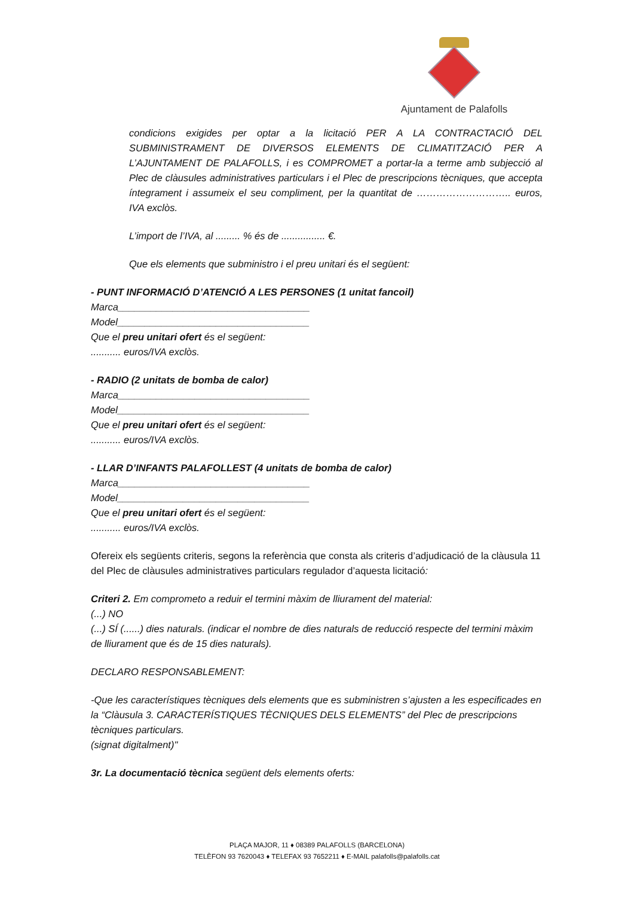Ajuntament de Palafolls
condicions exigides per optar a la licitació PER A LA CONTRACTACIÓ DEL SUBMINISTRAMENT DE DIVERSOS ELEMENTS DE CLIMATITZACIÓ PER A L’AJUNTAMENT DE PALAFOLLS, i es COMPROMET a portar-la a terme amb subjecció al Plec de clàusules administratives particulars i el Plec de prescripcions tècniques, que accepta íntegrament i assumeix el seu compliment, per la quantitat de ……………………….. euros, IVA exclòs.
L’import de l’IVA, al ......... % és de ................ €.
Que els elements que subministro i el preu unitari és el següent:
- PUNT INFORMACIÓ D’ATENCIÓ A LES PERSONES (1 unitat fancoil)
Marca___________________________________
Model___________________________________
Que el preu unitari ofert és el següent:
........... euros/IVA exclòs.
- RADIO (2 unitats de bomba de calor)
Marca___________________________________
Model___________________________________
Que el preu unitari ofert és el següent:
........... euros/IVA exclòs.
- LLAR D’INFANTS PALAFOLLEST (4 unitats de bomba de calor)
Marca___________________________________
Model___________________________________
Que el preu unitari ofert és el següent:
........... euros/IVA exclòs.
Ofereix els següents criteris, segons la referència que consta als criteris d’adjudicació de la clàusula 11 del Plec de clàusules administratives particulars regulador d’aquesta licitació:
Criteri 2. Em comprometo a reduir el termini màxim de lliurament del material:
(...) NO
(...) SÍ (......) dies naturals. (indicar el nombre de dies naturals de reducció respecte del termini màxim de lliurament que és de 15 dies naturals).
DECLARO RESPONSABLEMENT:
-Que les característiques tècniques dels elements que es subministren s’ajusten a les especificades en la “Clàusula 3. CARACTERÍSTIQUES TÈCNIQUES DELS ELEMENTS” del Plec de prescripcions tècniques particulars.
(signat digitalment)"
3r. La documentació tècnica següent dels elements oferts:
PLAÇA MAJOR, 11 ♦ 08389 PALAFOLLS (BARCELONA)
TELÈFON 93 7620043 ♦ TELEFAX 93 7652211 ♦ E-MAIL palafolls@palafolls.cat